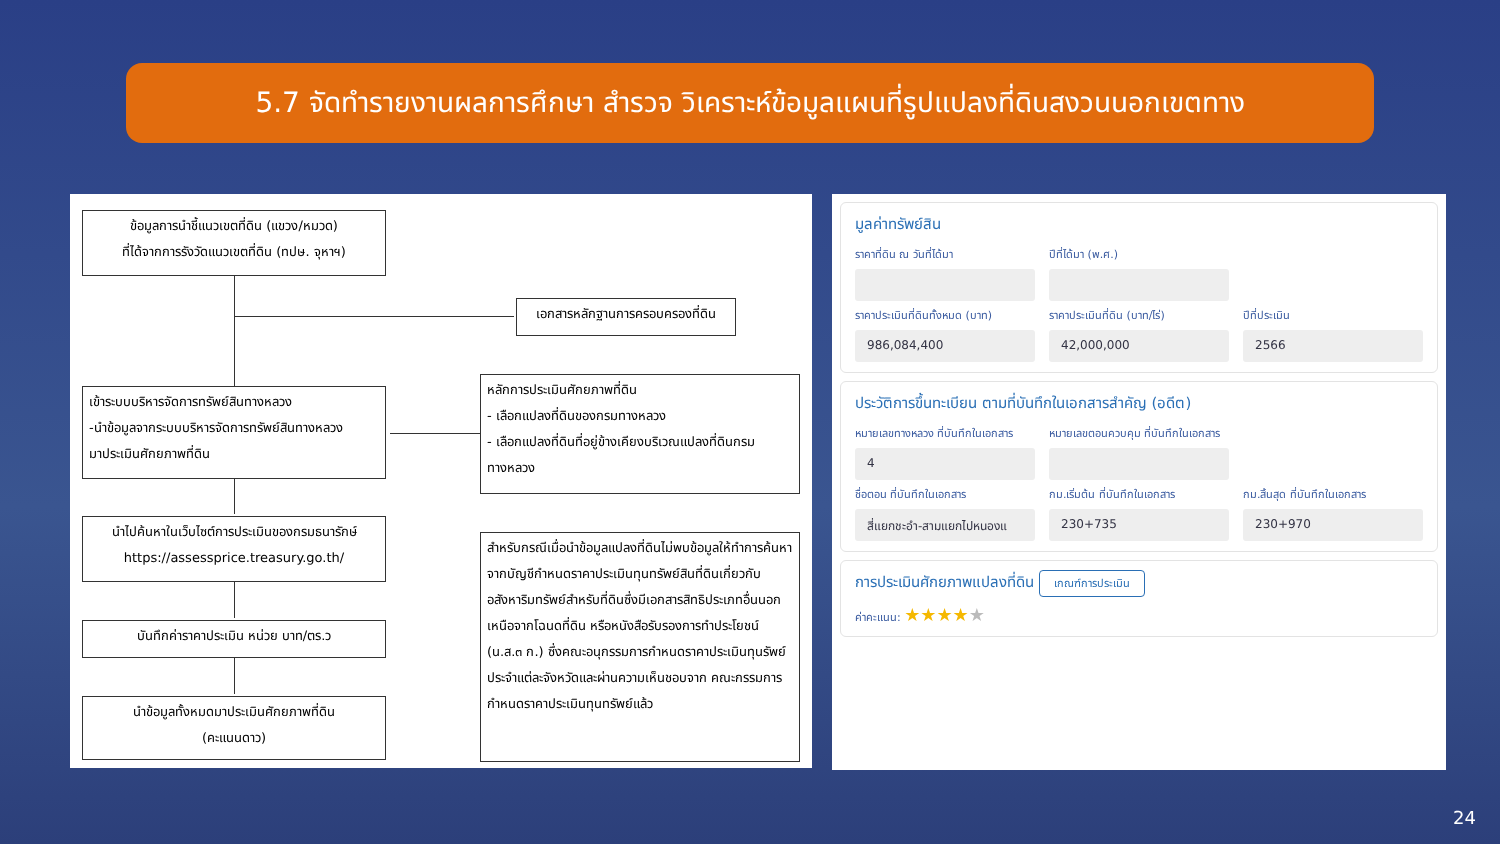5.7 จัดทำรายงานผลการศึกษา สำรวจ วิเคราะห์ข้อมูลแผนที่รูปแปลงที่ดินสงวนนอกเขตทาง
ข้อมูลการนำชี้แนวเขตที่ดิน (แขวง/หมวด)
ที่ได้จากการรังวัดแนวเขตที่ดิน (ทปษ. จุหาฯ)
เอกสารหลักฐานการครอบครองที่ดิน
เข้าระบบบริหารจัดการทรัพย์สินทางหลวง
-นำข้อมูลจากระบบบริหารจัดการทรัพย์สินทางหลวง
มาประเมินศักยภาพที่ดิน
หลักการประเมินศักยภาพที่ดิน
- เลือกแปลงที่ดินของกรมทางหลวง
- เลือกแปลงที่ดินที่อยู่ข้างเคียงบริเวณแปลงที่ดินกรมทางหลวง
นำไปค้นหาในเว็บไซต์การประเมินของกรมธนารักษ์
https://assessprice.treasury.go.th/
สำหรับกรณีเมื่อนำข้อมูลแปลงที่ดินไม่พบข้อมูลให้ทำการค้นหาจากบัญชีกำหนดราคาประเมินทุนทรัพย์สินที่ดินเกี่ยวกับอสังหาริมทรัพย์สำหรับที่ดินซึ่งมีเอกสารสิทธิประเภทอื่นนอกเหนือจากโฉนดที่ดิน หรือหนังสือรับรองการทำประโยชน์ (น.ส.๓ ก.) ซึ่งคณะอนุกรรมการกำหนดราคาประเมินทุนรัพย์ประจำแต่ละจังหวัดและผ่านความเห็นชอบจาก คณะกรรมการกำหนดราคาประเมินทุนทรัพย์แล้ว
บันทึกค่าราคาประเมิน หน่วย บาท/ตร.ว
นำข้อมูลทั้งหมดมาประเมินศักยภาพที่ดิน
(คะแนนดาว)
มูลค่าทรัพย์สิน
ราคาที่ดิน ณ วันที่ได้มา
ปีที่ได้มา (พ.ศ.)
ราคาประเมินที่ดินทั้งหมด (บาท)
ราคาประเมินที่ดิน (บาท/ไร่)
ปีที่ประเมิน
986,084,400
42,000,000
2566
ประวัติการขึ้นทะเบียน ตามที่บันทึกในเอกสารสำคัญ (อดีต)
หมายเลขทางหลวง ที่บันทึกในเอกสาร
หมายเลขตอนควบคุม ที่บันทึกในเอกสาร
4
ชื่อตอน ที่บันทึกในเอกสาร
กม.เริ่มต้น ที่บันทึกในเอกสาร
กม.สิ้นสุด ที่บันทึกในเอกสาร
สี่แยกชะอำ-สามแยกไปหนองแ
230+735
230+970
การประเมินศักยภาพแปลงที่ดิน เกณฑ์การประเมิน
ค่าคะแนน: ★★★★★
24